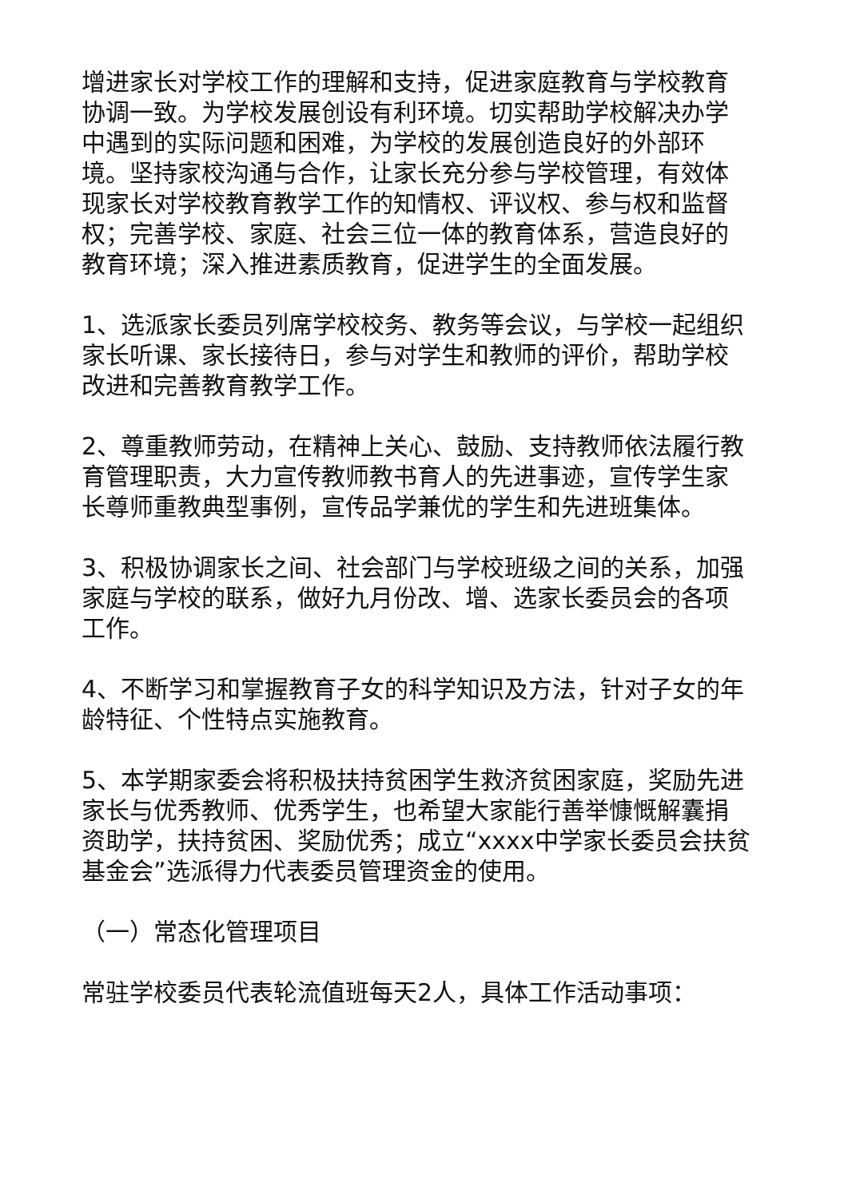增进家长对学校工作的理解和支持，促进家庭教育与学校教育协调一致。为学校发展创设有利环境。切实帮助学校解决办学中遇到的实际问题和困难，为学校的发展创造良好的外部环境。坚持家校沟通与合作，让家长充分参与学校管理，有效体现家长对学校教育教学工作的知情权、评议权、参与权和监督权；完善学校、家庭、社会三位一体的教育体系，营造良好的教育环境；深入推进素质教育，促进学生的全面发展。
1、选派家长委员列席学校校务、教务等会议，与学校一起组织家长听课、家长接待日，参与对学生和教师的评价，帮助学校改进和完善教育教学工作。
2、尊重教师劳动，在精神上关心、鼓励、支持教师依法履行教育管理职责，大力宣传教师教书育人的先进事迹，宣传学生家长尊师重教典型事例，宣传品学兼优的学生和先进班集体。
3、积极协调家长之间、社会部门与学校班级之间的关系，加强家庭与学校的联系，做好九月份改、增、选家长委员会的各项工作。
4、不断学习和掌握教育子女的科学知识及方法，针对子女的年龄特征、个性特点实施教育。
5、本学期家委会将积极扶持贫困学生救济贫困家庭，奖励先进家长与优秀教师、优秀学生，也希望大家能行善举慷慨解囊捐资助学，扶持贫困、奖励优秀；成立“xxxx中学家长委员会扶贫基金会”选派得力代表委员管理资金的使用。
（一）常态化管理项目
常驻学校委员代表轮流值班每天2人，具体工作活动事项：